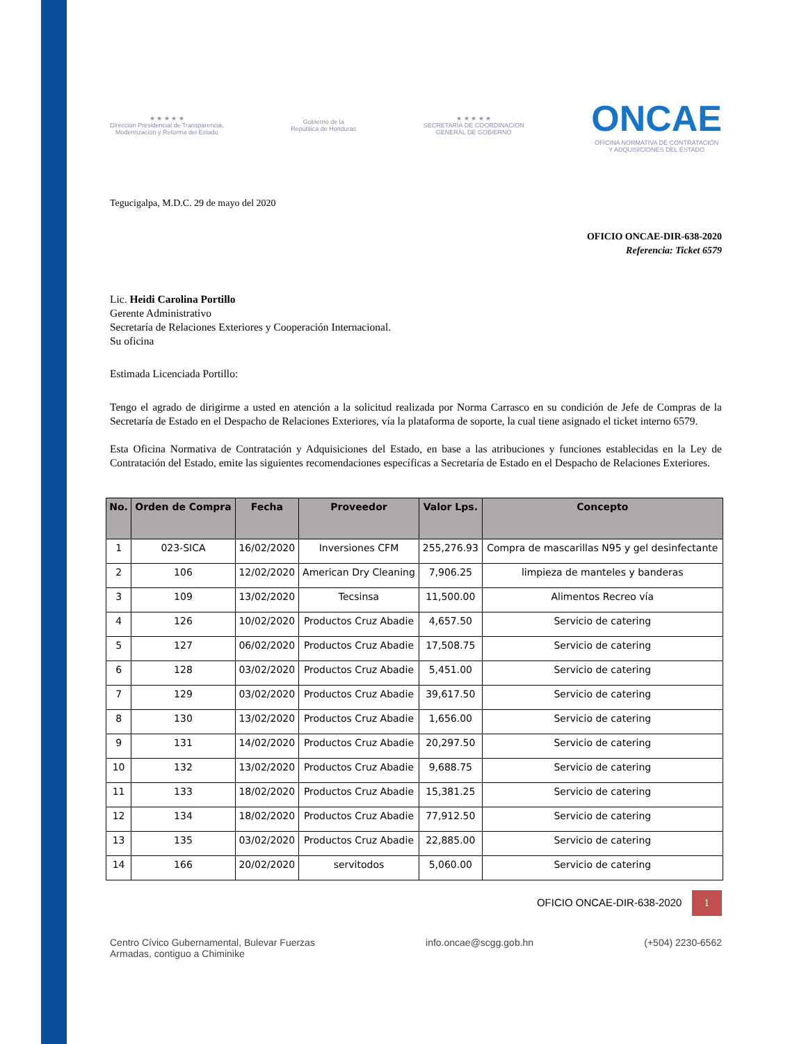★ ★ ★ ★ ★
Dirección Presidencial de Transparencia,
Modernización y Reforma del Estado
Gobierno de la
República de Honduras
★ ★ ★ ★ ★
SECRETARÍA DE COORDINACIÓN
GENERAL DE GOBIERNO
ONCAE
OFICINA NORMATIVA DE CONTRATACIÓN
Y ADQUISICIONES DEL ESTADO
Tegucigalpa, M.D.C. 29 de mayo del 2020
OFICIO ONCAE-DIR-638-2020
Referencia: Ticket 6579
Lic. Heidi Carolina Portillo
Gerente Administrativo
Secretaría de Relaciones Exteriores y Cooperación Internacional.
Su oficina
Estimada Licenciada Portillo:
Tengo el agrado de dirigirme a usted en atención a la solicitud realizada por Norma Carrasco en su condición de Jefe de Compras de la Secretaría de Estado en el Despacho de Relaciones Exteriores, vía la plataforma de soporte, la cual tiene asignado el ticket interno 6579.
Esta Oficina Normativa de Contratación y Adquisiciones del Estado, en base a las atribuciones y funciones establecidas en la Ley de Contratación del Estado, emite las siguientes recomendaciones específicas a Secretaría de Estado en el Despacho de Relaciones Exteriores.
| No. | Orden de Compra | Fecha | Proveedor | Valor Lps. | Concepto |
| --- | --- | --- | --- | --- | --- |
| 1 | 023-SICA | 16/02/2020 | Inversiones CFM | 255,276.93 | Compra de mascarillas N95 y gel desinfectante |
| 2 | 106 | 12/02/2020 | American Dry Cleaning | 7,906.25 | limpieza de manteles y banderas |
| 3 | 109 | 13/02/2020 | Tecsinsa | 11,500.00 | Alimentos Recreo vía |
| 4 | 126 | 10/02/2020 | Productos Cruz Abadie | 4,657.50 | Servicio de catering |
| 5 | 127 | 06/02/2020 | Productos Cruz Abadie | 17,508.75 | Servicio de catering |
| 6 | 128 | 03/02/2020 | Productos Cruz Abadie | 5,451.00 | Servicio de catering |
| 7 | 129 | 03/02/2020 | Productos Cruz Abadie | 39,617.50 | Servicio de catering |
| 8 | 130 | 13/02/2020 | Productos Cruz Abadie | 1,656.00 | Servicio de catering |
| 9 | 131 | 14/02/2020 | Productos Cruz Abadie | 20,297.50 | Servicio de catering |
| 10 | 132 | 13/02/2020 | Productos Cruz Abadie | 9,688.75 | Servicio de catering |
| 11 | 133 | 18/02/2020 | Productos Cruz Abadie | 15,381.25 | Servicio de catering |
| 12 | 134 | 18/02/2020 | Productos Cruz Abadie | 77,912.50 | Servicio de catering |
| 13 | 135 | 03/02/2020 | Productos Cruz Abadie | 22,885.00 | Servicio de catering |
| 14 | 166 | 20/02/2020 | servitodos | 5,060.00 | Servicio de catering |
OFICIO ONCAE-DIR-638-2020 1
Centro Cívico Gubernamental, Bulevar Fuerzas
Armadas, contiguo a Chiminike info.oncae@scgg.gob.hn (+504) 2230-6562